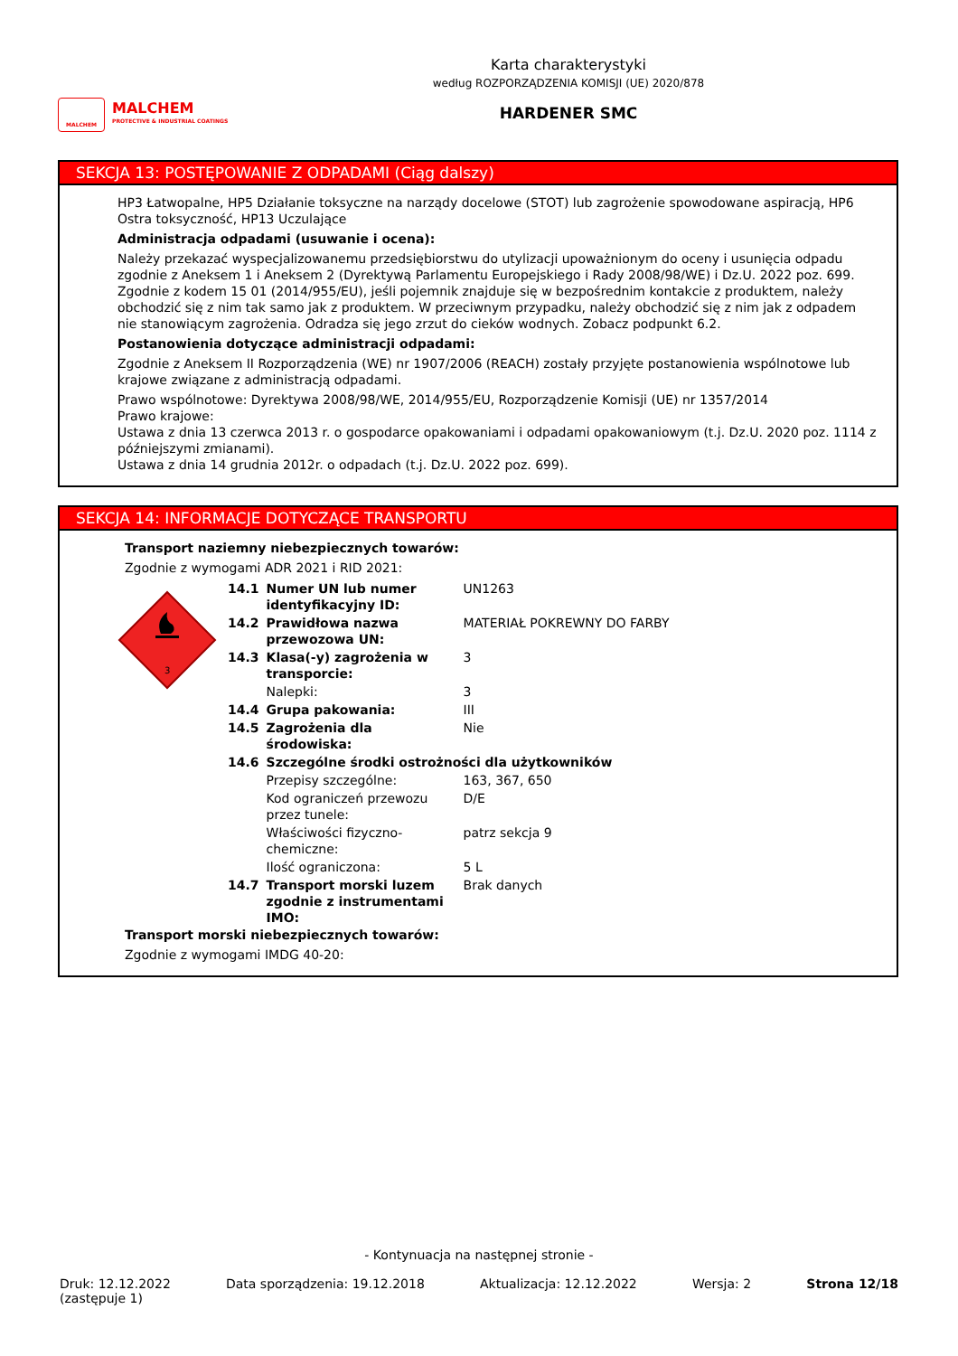MALCHEM
MALCHEM
PROTECTIVE & INDUSTRIAL COATINGS
Karta charakterystyki
według ROZPORZĄDZENIA KOMISJI (UE) 2020/878
HARDENER SMC
SEKCJA 13: POSTĘPOWANIE Z ODPADAMI (Ciąg dalszy)
HP3 Łatwopalne, HP5 Działanie toksyczne na narządy docelowe (STOT) lub zagrożenie spowodowane aspiracją, HP6 Ostra toksyczność, HP13 Uczulające
Administracja odpadami (usuwanie i ocena):
Należy przekazać wyspecjalizowanemu przedsiębiorstwu do utylizacji upoważnionym do oceny i usunięcia odpadu zgodnie z Aneksem 1 i Aneksem 2 (Dyrektywą Parlamentu Europejskiego i Rady 2008/98/WE) i Dz.U. 2022 poz. 699. Zgodnie z kodem 15 01 (2014/955/EU), jeśli pojemnik znajduje się w bezpośrednim kontakcie z produktem, należy obchodzić się z nim tak samo jak z produktem. W przeciwnym przypadku, należy obchodzić się z nim jak z odpadem nie stanowiącym zagrożenia. Odradza się jego zrzut do cieków wodnych. Zobacz podpunkt 6.2.
Postanowienia dotyczące administracji odpadami:
Zgodnie z Aneksem II Rozporządzenia (WE) nr 1907/2006 (REACH) zostały przyjęte postanowienia wspólnotowe lub krajowe związane z administracją odpadami.
Prawo wspólnotowe: Dyrektywa 2008/98/WE, 2014/955/EU, Rozporządzenie Komisji (UE) nr 1357/2014
Prawo krajowe:
Ustawa z dnia 13 czerwca 2013 r. o gospodarce opakowaniami i odpadami opakowaniowym (t.j. Dz.U. 2020 poz. 1114 z późniejszymi zmianami).
Ustawa z dnia 14 grudnia 2012r. o odpadach (t.j. Dz.U. 2022 poz. 699).
SEKCJA 14: INFORMACJE DOTYCZĄCE TRANSPORTU
Transport naziemny niebezpiecznych towarów:
Zgodnie z wymogami ADR 2021 i RID 2021:
3
| 14.1 | Numer UN lub numer identyfikacyjny ID: | UN1263 |
| 14.2 | Prawidłowa nazwa przewozowa UN: | MATERIAŁ POKREWNY DO FARBY |
| 14.3 | Klasa(-y) zagrożenia w transporcie: | 3 |
| | Nalepki: | 3 |
| 14.4 | Grupa pakowania: | III |
| 14.5 | Zagrożenia dla środowiska: | Nie |
| 14.6 | Szczególne środki ostrożności dla użytkowników | |
| | Przepisy szczególne: | 163, 367, 650 |
| | Kod ograniczeń przewozu przez tunele: | D/E |
| | Właściwości fizyczno-chemiczne: | patrz sekcja 9 |
| | Ilość ograniczona: | 5 L |
| 14.7 | Transport morski luzem zgodnie z instrumentami IMO: | Brak danych |
Transport morski niebezpiecznych towarów:
Zgodnie z wymogami IMDG 40-20:
- Kontynuacja na następnej stronie -
Druk: 12.12.2022
(zastępuje 1) Data sporządzenia: 19.12.2018 Aktualizacja: 12.12.2022 Wersja: 2 Strona 12/18